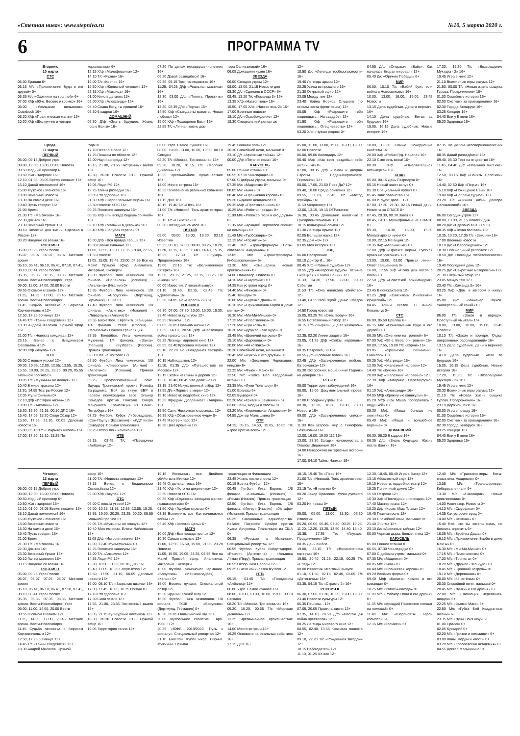«Степная нива»: www.stepniva.ru №10, 5 марта 2020 г.
6 ПРОГРАММА TV
Вторник,
10 марта
СТС
06.00 Ералаш 6+
06.15 М/с «Приключения Вуди и его друзей» 0+
06.35 М/с «Охотники на троллей» 6+
07.00 Х/ф «90-е. Весело и громко» 16+
08.00 «Уральские пельмени». Смехbook 16+
08.20 Х/ф «Практическая магия» 12+
10.20 Х/ф «Щелкунчик и четыре
королевства» 6+
12.15 Х/ф «Малефисента» 12+
14.10 Т/с «Кухня» 16+
19.00 Т/с «Корни» 16+
19.50 Х/ф «Железный человек» 12+
22.15 Х/ф «Матрица» 16+
01.00 Кино в деталях 18+
02.00 Х/ф «Александр» 16+
04.40 Слава Богу, ты пришел! 16+
05.30 6 кадров 16+
ДОМАШНИЙ
06.30 Д/ф «Знать будущее. Жизнь после Ванги» 16+
07.20 По делам несовершеннолетних 16+
08.20 Давай разведёмся! 16+
09.25, 05.15 Тест на отцовство 16+
11.25, 04.25 Д/ф «Реальная мистика» 16+
12.30, 03.00 Д/ф «Понять. Простить» 16+
14.20, 02.35 Д/ф «Порча» 16+
14.50 Х/ф «Стандарты красоты. Новая любовь» 12+
19.00 Х/ф «Похищение Евы» 16+
22.55 Т/с «Личная жизнь док-
тора Селивановой» 16+
06.05 Домашняя кухня 16+
ЗВЕЗДА
06.00 Сегодня утром 12+
08.00, 13.00, 21.15 Новости дня
08.30 Д/с «Сделано в СССР» 6+
08.45, 13.20 Т/с «Команда 8» 16+
13.35 Х/ф «Настоятель» 16+
15.50, 17.05 Х/ф «Настоятель-2» 16+
17.00 Военные новости
18.10 Д/с «Освобождение» 12+
18.30 Специальный репортаж
12+
18.50 Д/с «Легенды госбезопасности» 16+
19.40 Легенды армии 12+
20.25 Улика из прошлого 16+
21.30 Открытый эфир 12+
23.05 Между тем 12+
23.40 Война Бориса Слуцкого (по стихам поэта-фронтовика) 12+
00.05 Х/ф «Разрешите тебя поцеловать... На свадьбе» 12+
01.50 Х/ф «Разрешите тебя поцеловать... Отец невесты» 12+
03.20 Х/ф «Чужая родня» 0+
04.55 Д/ф «Операция «Вайс». Как началась Вторая мировая» 12+
05.40 Д/с «Оружие Победы» 6+
МИР
06.00, 10.10 Т/с «Бабий бунт, или война в Новоселково» 16+
10.00, 13.00, 16.00, 19.00, 23.45 Новости
13.15 Дела судебные. Деньги верните! 16+
14.10 Дела судебные. Битва за будущее 16+
15.05, 16.15 Дела судебные. Новые истории 16+
17.20, 19.20 Т/с «Возвращение Мухтара - 2» 16+
19.45 Игра в кино 12+
21.10 Всемирные игры разума 12+
21.50, 00.00 Т/с «Новая жизнь сыщика Гурова. Продолжение» 16+
01.00 Семейные истории 16+
02.00 Охотники за привидениями 16+
02.30 Города Беларуси 16+
03.25 Концерт 16+
04.40 Ели у Емели 16+
05.20 Здоровье 16+
Среда,
11 марта
ПЕРВЫЙ
05.00, 09.15 Доброе утро
09.00, 12.00, 15.00, 03.00 Новости
09.50 Модный приговор 6+
10.50 Жить здорово! 16+
12.10, 01.05, 03.05 Время покажет 16+
15.10 Давай поженимся! 16+
16.00 Мужское / Женское 16+
18.00 Вечерние новости
18.30 На самом деле 16+
19.40 Пусть говорят 16+
21.00 Время
21.30 Т/с «Магомаев» 16+
22.30 Док-ток 16+
23.30 Вечерний Ургант 16+
00.10 Таблетка для жизни. Сделано в России 12+
03.20 Наедине со всеми 16+
РОССИЯ 1
05.00, 09.25 Утро России
05.07, 06.07, 07.07, 08.07 Местное время
05.10, 05.41, 06.10, 06.41, 07.10, 07.41, 08.10, 08.41 Утро России!
05.35, 06.35, 07.35, 08.35 Местное время. Вести-Новосибирск. Утро
09.00, 11.00, 14.00, 20.00 Вести
09.55 О самом главном 12+
11.25, 14.25, 17.00, 20.45 Местное время. Вести-Новосибирск
11.45 Судьба человека с Борисом Корчевниковым 12+
12.50, 17.25 60 минут 12+
14.45 Т/с «Тайны следствия» 12+
18.30 Андрей Малахов. Прямой эфир 16+
21.00 Т/с «Невеста комдива» 12+
23.15 Вечер с Владимиром Соловьёвым 12+
02.00 Х/ф «Акула» 12+
ОТС
06.00 С новым утром! 12+
09.00, 10.35, 12.00, 12.55, 13.55, 15.25, 15.55, 19.00, 20.25, 23.25, 00.20, 05.55 Большой прогноз 0+
09.05 Т/с «Мужчины не плачут» 12+
10.40 В мире красоты 12+
11.30, 14.55 Театры России 12+
12.05 Мультфильмы 0+
12.10 Д/ф «История жизни» 12+
13.00 Т/с «Алхимик» 12+
15.30, 18.50, 21.15, 00.10 ДПС 16+
15.40, 17.05, 18.20 СпортОбзор 12+
15.50, 17.55, 21.10, 00.05 Деловые новости 16+
16.00, 05.10 Т/с «Закрытая школа» 16+
17.00, 17.50, 18.10, 18.25 По-
года 0+
17.10 Весело в селе 12+
17.25 Пешком по области 12+
18.00 Научная среда 12+
18.15, 21.00, 23.55 Экстренный вызов 16+
18.30, 20.30 Новости ОТС. Прямой эфир 16+
19.05 Люди РФ 12+
19.25 Тайны разведки 16+
20.05 Pro здоровье 16+
21.30 Х/ф «Параллельные миры» 16+
23.30 Новости ОТС 16+
00.25 Японские каникулы 16+
00.35 Х/ф «Ты всегда будешь со мной» 16+
02.10 Х/ф «Мальчик в девочке» 16+
03.40 Х/ф «Голубая стрела» 0+
МАТЧ
10.00 Д/ф «Вся правда про…» 12+
10.30 Самые сильные 12+
11.00, 12.55, 15.00, 17.35, 19.40, 22.55, 01.55 Новости
11.05, 15.05, 19.45, 23.00, 04.55 Все на Матч! Прямой эфир. Аналитика. Интервью. Эксперты
13.00 Футбол. Лига чемпионов. 1/8 финала. «Валенсия» (Испания) - «Аталанта» (Италия) 0+
15.35 Футбол. Лига чемпионов. 1/8 финала. «Боруссия» (Дортмунд, Германия) - ПСЖ 0+
17.40 Футбол. Лига чемпионов. 1/8 финала. «Атлетико» (Испания) - «Ливерпуль» (Англия) 0+
20.55 Баскетбол. Евролига. Женщины. 1/4 финала. УГМК (Россия) - «Монпелье» Прямая трансляция
23.55 Волейбол. Лига чемпионов. Мужчины. 1/4 финала. «Закса» (Польша) - «Кузбасс» (Россия). Прямая трансляция
02.00 Все на Футбол! 12+
02.50 Футбол. Лига чемпионов. 1/8 финала. «Ливерпуль» (Англия) - «Атлетико» (Испания). Прямая трансляция
05.25 Профессиональный бокс. Эдуард Трояновский против Йозефа Заградника. Бой за титул EBP в первом полусреднем весе. Эльнур Самедов против Гонсало Омара Манрикеса. Трансляция из Санкт-Петербурга 16+
07.25 Футбол. Кубок Либертадорес. «Сан-Паулу» (Бразилия) - «ЛДУ Кито» (Эквадор). Прямая трансляция
09.25 Обзор Лиги чемпионов 12+
НТВ
05.15, 03.45 Т/с «Псевдоним «Албанец» 12+
06.00 Утро. Самое лучшее 16+
08.00, 10.00, 13.00, 16.00, 19.00, 00.10 Сегодня
08.20 Т/с «Москва. Три вокзала» 16+
09.20, 10.20, 01.15 Т/с «Морские дьяволы» 12+
13.25 Чрезвычайное происшествие 16+
14.00 Место встречи 16+
16.25 Основано на реальных событиях 16+
17.15 ДНК 16+
18.15, 19.40 Т/с «Пёс» 16+
21.00 Т/с «Невский. Тень архитектора» 16+
23.15 Т/с «В клетке» 0+
00.20 Последние 24 часа 16+
ПЯТЫЙ
05.00, 09.00, 13.00, 18.30, 03.10 Известия
05.25, 06.10, 07.00, 08.00, 09.25, 10.20, 11.20, 12.15, 13.25, 13.40, 14.40, 15.35, 16.35, 17.30 Т/с «Глухарь. Продолжение» 16+
19.00, 23.10 Т/с «Великолепная пятерка» 16+
19.50, 20.35, 21.25, 22.15, 00.25 Т/с «След» 12+
00.00 Известия. Итоговый выпуск
01.10, 01.45, 02.15, 02.45 Т/с «Детективы» 16+
03.20, 04.05 Т/с «Страсть 2» 16+
РОССИЯ К
06.30, 07.00, 07.30, 10.00, 15.00, 19.30, 23.40 Новости культуры 12+
06.35 Пешком... 12+
07.05, 20.05 Правила жизни 12+
07.35, 14.10, 20.50 Д/ф «Настоящая война престолов» 12+
08.25 Легенды мирового кино 12+
08.55, 02.40 Красивая планета 12+
09.10, 22.20 Т/с «Рожденная звездой» 12+
10.15 Наблюдатель 12+
11.10, 01.35 Д/ф «Путешествие по Москве» 12+
12.15 Сказки из глины и дерева 12+
12.30, 18.40, 00.45 Что делать? 12+
13.15, 21.40 Искусственный отбор 12+
13.55 Д/с «Первые в мире» 12+
15.10 Новости: подробно: кино 12+
15.25 Фридрих Дюрренматт «Авария» 12+
15.50 Сати. Нескучная классика... 12+
16.35 Х/ф «Обыкновенное чудо» 0+
17.45 Мастер-класс 12+
18.30 Цвет времени 12+
19.45 Главная роль 12+
20.30 Спокойной ночи, малыши! 0+
23.10 Д/с «Архивные тайны» 12+
00.00 Д/ф «Потолок пола» 16+
КАРУСЕЛЬ
05.00 Ранние пташки 0+
06.55, 07.30 Чик-зарядка 0+
07.00 С добрым утром, малыши! 0+
07.35 М/с «Маджики» 0+
08.05 М/с «Бинг» 0+
08.40 М/с «Оранжевая корова» 0+
09.20 Видимое невидимое 0+
09.35 М/ф «Простоквашино» 0+
10.25 М/с «Роботы-поезда» 0+
11.00 М/с «Робокар Поли и его друзья» 0+
11.35 М/с «Аркадий Паровозов спешит на помощь!» 0+
11.40 М/с «Турбозавры» 0+
12.15 М/с «Гормити» 6+
12.40 М/с «Трансформеры. Боты-спасатели. Академия» 0+
13.05 М/с «Трансформеры. Кибервселенная» 6+
13.30 М/с «Смешарики. Новые приключения» 0+
14.00 Навигатор. Новости 0+
14.10 М/с «Смурфики» 0+
14.35 Как устроен город 0+
14.40 М/с «Фиксики» 0+
15.40 Танцоры 0+
16.00 М/с «Бурёнка Даша» 0+
16.10 М/с «Приключения Барби в доме мечты» 0+
16.30 М/с «Ми-Ми-Мишки» 0+
17.15 М/с «Пластилинки» 0+
17.20 М/с «Три кота» 0+
18.20 М/с «Дружба - это чудо» 0+
18.45 М/с «Щенячий патруль» 0+
19.10 М/с «Деревяшки» 0+
20.00 М/с «44 котёнка» 0+
20.30 Спокойной ночи, малыши! 0+
20.45 М/с «Лунтик и его друзья» 0+
22.00 М/с «Эволюция Черепашек-ниндзя» 6+
22.25 М/с «Фьюжн Макс» 6+
22.50 М/с «Губка Боб Квадратные штаны» 6+
23.35 М/с «Луни Тюнз шоу» 6+
01.00 Ералаш 6+
02.05 Букварий 0+
02.20 М/с «Гризли и лемминги» 6+
03.00 Лапы, морды и хвосты 0+
03.20 М/с «Королевская Академия» 6+
04.55 Доктор Малышкина 0+
ОТР
04.15, 05.15, 14.50, 15.05, 16.05 Т/с «Трое против всех» 12+
05.00, 11.00, 13.00, 15.00, 16.00, 19.00, 02.00 Новости
06.00, 09.00 Календарь 12+
06.40 М/ф «Как крот раздобыл себе штанишки» 0+
07.00, 00.35 Д/ф «Замки и дворцы Европы. Баден-Вюртемберг. Германия» 12+
08.00, 17.00, 21.50 Прав!Да? 12+
09.40, 18.00 Среда обитания 12+
09.55, 11.10, 22.45 Т/с «Метод Фрейда» 16+
11.50 Медосмотр 16+
12.00, 13.15, 19.15 ОТРажение
16.30, 03.45 Домашние животные с Григорием Манёвым 12+
18.15 Культурный обмен 12+
01.30 Легенды Крыма 12+
02.05 Большая наука 12+
02.35 Дом «Э» 12+
03.05 Моя история 12+
ТВЦ
06.00 Настроение
08.10 Доктор И... 16+
08.45 Х/ф «Разные судьбы» 12+
10.55 Д/ф «Актерские судьбы. Татьяна Пилецкая и Юлиан Панич» 12+
11.30, 14.30, 17.50, 22.00, 00.00 События
11.50 Т/с «Она написала убийство» 12+
13.40, 04.55 Мой герой. Денис Шведов 12+
14.50 Город новостей
15.05, 03.25 Т/с «Отец Браун» 16+
16.55 Естественный отбор 12+
18.15 Х/ф «Ныряльщица за жемчугом» 12+
22.35, 02.20 Линия защиты 16+
23.05, 01.35 Д/ф «Слёзы королевы» 16+
00.35 Петровка, 38 16+
00.55 Д/ф «Кровные враги» 16+
02.45 Д/ф «Засекреченная любовь. Каторжанка» 12+
05.30 Осторожно, мошенники! Гадалки на доверии 16+
РЕН-ТВ
05.00 Территория заблуждений 16+
06.00, 15.00 Документальный проект 16+
07.00 С бодрым утром! 16+
08.30, 12.30, 16.30, 19.30, 23.00 Новости 16+
09.00 Д/ф «Засекреченные списки» 16+
11.00 Как устроен мир с Тимофеем Баженовым 16+
12.00, 16.00, 19.00 112 16+
13.00, 23.30 Загадки человечества с Олегом Шишкиным 16+
14.00 Невероятно интересные истории 16+
17.00, 04.10 Тайны Чапман 16+
18.00, 03.20 Самые шокирующие гипотезы 16+
20.00 Х/ф «Робин Гуд. Начало» 16+
22.10 Смотреть всем! 16+
00.30 Х/ф «Омерзительная восьмёрка» 18+
СПАС
05.00, 00.15 День Патриарха 0+
05.15 Новый завет вслух 0+
05.30 Специальный проект 0+
05.45 Знак равенства 16+
06.00 И будут двое... 12+
07.00, 17.30, 21.30, 02.15 Новый день. Новости на СПАСЕ 0+
07.45, 20.30, 00.30 Завет 6+
08.45, 04.15 Мультфильмы на СПАСЕ 0+
09.30, 14.30, 15.00, 15.30 Монастырская кухня 0+
10.00, 22.15 Re:акция 12+
10.35 Х/ф «Мальчишки» 0+
12.00 Д/ф «Присяге верны. Русская армия на чужбине» 12+
13.00, 19.00, 03.00 Прямая линия. Ответ священника 0+
16.00, 17.55 Х/ф «Соло для часов с боем» 0+
22.50 Д/ф «Советский архимандрит» 16+
23.45 В поисках Бога 12+
01.25 Д/ф «Святитель Иннокентий Иркутский» 12+
04.45 Тайны сказок. С Анной Ковальчук 0+
СТС
06.00, 05.50 Ералаш 6+
06.15 М/с «Приключения Вуди и его друзей» 0+
06.35 М/с «Охотники на троллей» 6+
07.00 Х/ф «90-е. Весело и громко» 16+
08.00, 17.55, 19.00 Т/с «Корни» 16+
09.05 «Уральские пельмени». Смехbook 16+
09.25 Х/ф «Матрица» 16+
12.05 Х/ф «Железный человек» 12+
14.40 Т/с «Кухня» 16+
20.00 Х/ф «Железный человек-2» 12+
22.30 Х/ф «Матрица. Перезагрузка» 16+
01.10 Х/ф «Александр» 16+
04.05 М/ф «Крякнутые каникулы» 6+
05.20 М/ф «Как Маша поссорилась с подушкой» 0+
05.30 М/ф «Маша больше не лентяйка» 0+
05.40 М/ф «Маша и волшебное варенье» 0+
ДОМАШНИЙ
06.30, 06.20 6 кадров 16+
06.35 Д/ф «Знать будущее. Жизнь после Ванги» 16+
07.35 По делам несовершеннолетних 16+
08.35 Давай разведёмся! 16+
09.40, 05.30 Тест на отцовство 16+
11.45, 04.40 Д/ф «Реальная мистика» 16+
12.50, 03.15 Д/ф «Понять. Простить» 16+
14.40, 02.50 Д/ф «Порча» 16+
15.10 Х/ф «Похищение Евы» 16+
19.00 Х/ф «Вопреки судьбе» 12+
23.20 Т/с «Личная жизнь доктора Селивановой» 16+
ЗВЕЗДА
06.00 Сегодня утром 12+
08.00, 13.00, 21.15 Новости дня
08.20 Д/с «Сделано в СССР» 6+
08.35 Х/ф «Тихая застава» 16+
10.35, 13.20, 17.05 Т/с «Земляк» 16+
17.00 Военные новости
18.10 Д/с «Освобождение» 12+
18.30 Специальный репортаж 12+
18.50 Д/с «Легенды госбезопасности» 16+
19.40 Последний день 12+
20.25 Д/с «Секретные материалы» 12+
21.30 Открытый эфир 12+
23.05 Между тем 12+
23.40 Т/с «Команда 8» 16+
03.25 Х/ф «Дом, в котором я живу» 16+
05.00 Д/ф «Инженер Шухов. Универсальный гений» 6+
МИР
06.00 Т/с «Закон и порядок. Преступный умысел» 16+
10.00, 13.00, 16.00, 19.00, 23.45 Новости
10.10 Т/с «Закон и порядок. Отдел оперативных расследований» 16+
13.15 Дела судебные. Деньги верните! 16+
14.10 Дела судебные. Битва за будущее 16+
15.05, 16.15 Дела судебные. Новые истории 16+
17.20, 19.20 Т/с «Возвращение Мухтара - 2» 16+
19.45 Игра в кино 12+
20.30 Всемирные игры разума 12+
21.10 Т/с «Новая жизнь сыщика Гурова. Продолжение» 16+
23.10 Держись, биз! 16+
00.00 Игра в правду 16+
01.00 Семейные истории 16+
02.00 Охотники за привидениями 16+
02.30 Города Беларуси 16+
03.25 Концерт 16+
04.40 Ели у Емели 16+
05.20 Здоровье 16+
Четверг,
12 марта
ПЕРВЫЙ
05.00, 09.15 Доброе утро
09.00, 12.00, 15.00, 03.00 Новости
09.50 Модный приговор 6+
10.50 Жить здорово! 16+
12.10, 01.00, 03.05 Время покажет 16+
15.10 Давай поженимся! 16+
16.00 Мужское / Женское 16+
18.00 Вечерние новости
18.30 На самом деле 16+
19.40 Пусть говорят 16+
21.00 Время
21.30 Т/с «Магомаев» 16+
22.30 Док-ток 16+
23.30 Вечерний Ургант 16+
00.10 Гол на миллион 18+
03.15 Наедине со всеми 16+
РОССИЯ 1
05.00, 09.25 Утро России
05.07, 06.07, 07.07, 08.07 Местное время
05.10, 05.41, 06.10, 06.41, 07.10, 07.41, 08.10, 08.41 Утро России!
05.35, 06.35, 07.35, 08.35 Местное время. Вести-Новосибирск. Утро
09.00, 11.00, 14.00, 20.00 Вести
09.55 О самом главном 12+
11.25, 14.25, 17.00, 20.45 Местное время. Вести-Новосибирск
11.45 Судьба человека с Борисом Корчевниковым 12+
12.50, 17.25 60 минут 12+
14.45 Т/с «Тайны следствия» 12+
18.30 Андрей Малахов. Прямой
эфир 16+
21.00 Т/с «Невеста комдива» 12+
23.15 Вечер с Владимиром Соловьёвым 12+
02.00 Х/ф «Акула» 12+
ОТС
06.00 С новым утром! 12+
09.00, 10.35, 11.55, 12.55, 13.55, 15.25, 15.55, 19.00, 20.25, 23.25, 00.20, 05.55 Большой прогноз 0+
09.05 Т/с «Мужчины не плачут» 12+
10.40 Моя история. Елена Чайковская 12+
11.05 Д/ф «История жизни» 12+
12.00, 12.40 Мультфильмы 0+
12.25 Японские каникулы 16+
13.00 Т/с «Алхимик» 12+
14.55 Люди РФ 12+
15.30, 18.50, 21.30, 00.10 ДПС 16+
15.40, 17.05, 18.20 СпортОбзор 12+
15.50, 17.50, 21.10, 00.05 Деловые новости 16+
16.00, 05.10 Т/с «Закрытая школа» 16+
17.00, 17.45, 18.00, 18.25 Погода 0+
17.10 Pro здоровье 16+
17.30 Сила земли 12+
17.55, 21.00, 23.55 Экстренный вызов 16+
18.05, 21.15 Культурный максимум 12+
18.30, 20.30 Новости ОТС. Прямой эфир 16+
19.05 Территория тепла 12+
19.15 Вспомнить все. Двойное убийство в Минске 12+
19.45 Отдельная тема 16+
21.40 Х/ф «Фото на документы» 12+
23.30 Новости ОТС 16+
00.25 Х/ф «Одинокая женщина желает познакомиться» 0+
01.50 Х/ф «Голубая стрела» 0+
03.15 Вспомнить все. Как начинаются войны 12+
03.40 Х/ф «Золотая цепь» 6+
МАТЧ
10.00 Д/ф «Вся правда про…» 12+
10.30 Самые сильные 12+
11.00, 12.55, 15.50, 19.00, 21.05, 23.20 Новости
11.05, 15.55, 19.05, 23.25, 04.55 Все на Матч! Прямой эфир. Аналитика. Интервью. Эксперты
13.00 Футбол. Чемпионат Германии. «Боруссия» (Мёнхенгладбах) - «Кёльн» 0+
15.00 Восемь лучших. Специальный обзор 12+
15.20 Ярушин Хоккей Шоу 12+
16.30 Футбол. Лига чемпионов. 1/8 финала. ПСЖ - «Боруссия» (Дортмунд, Германия) 0+
18.30, 06.05 Олимпийский гид 12+
20.00 Футбольное столетие. Евро. 1968 г 12+
20.35 «ЮФЛ. 2019/2020. Путь к финалу». Специальный репортаж 12+
21.10 Биатлон. Кубок мира. Спринт. Мужчины. Прямая
трансляция из Финляндии
23.45 Жизнь после спорта 12+
00.15 Все на Футбол! 12+
00.45 Футбол. Лига Европы. 1/8 финала. «Севилья» (Испания) - «Рома» (Италия). Прямая трансляция
02.50 Футбол. Лига Европы. 1/8 финала. «Интер» (Италия) - «Хетафе» (Испания). Прямая трансляция
05.25 Смешанные единоборства. Bellator. Патрисио Фрейре против Хуана Арчулеты. Трансляция из США 0+
06.35 «Русские в Испании». Специальный репортаж 12+
06.55 Футбол. Кубок Либертадорес. «Расинг» (Аргентина) - «Альянса Лима» (Перу). Прямая трансляция
08.55 Обзор Лиги Европы 12+
09.25 С чего начинается Футбол 12+
НТВ
05.15, 03.45 Т/с «Псевдоним «Албанец» 12+
06.00 Утро. Самое лучшее 16+
08.00, 10.00, 13.00, 16.00, 19.00, 00.10 Сегодня
08.20 Т/с «Москва. Три вокзала» 16+
09.20, 10.20, 00.55 Т/с «Морские дьяволы» 12+
13.25 Чрезвычайное происшествие 16+
14.00 Место встречи 16+
16.25 Основано на реальных событиях 16+
17.15 ДНК 16+
18.15, 19.40 Т/с «Пёс» 16+
21.00 Т/с «Невский. Тень архитектора» 16+
23.15 Т/с «В клетке» 0+
00.20 Захар Прилепин. Уроки русского 12+
03.20 Их нравы 0+
ПЯТЫЙ
05.00, 09.00, 13.00, 18.30, 03.30 Известия
05.20, 06.00, 06.45, 07.40, 09.25, 10.25, 11.20, 12.20, 13.25, 13.50, 14.40, 15.40, 16.35, 17.35 Т/с «Глухарь. Продолжение» 16+
08.35 День ангела
19.00, 23.10 Т/с «Великолепная пятерка» 16+
19.50, 20.40, 21.25, 22.15, 00.25 Т/с «След» 12+
00.00 Известия. Итоговый выпуск
01.10, 01.50, 02.15, 02.40, 03.05 Т/с «Детективы» 16+
03.35, 04.15 Т/с «Страсть 2» 16+
РОССИЯ К
06.30, 07.00, 07.30, 10.00, 15.00, 19.30, 23.40 Новости культуры 12+
06.35 Пешком... 12+
07.05, 20.05 Правила жизни 12+
07.35, 14.10, 20.50 Д/ф «Настоящая война престолов» 12+
08.25 Легенды мирового кино 12+
08.55, 02.40, 13.55 Красивая планета 12+
09.10, 22.20 Т/с «Рожденная звездой» 12+
10.15 Наблюдатель 12+
11.10, 01.25 XX век 12+
12.30, 18.45, 00.40 Игра в бисер 12+
13.15 Абсолютный слух 12+
15.10 Новости: подробно: театр 12+
15.25 Пряничный домик 12+
15.50 Острова 12+
16.30 Х/ф «Последняя инспекция» 12+
17.40 Мастер-класс 12+
18.20 Д/ф «Крым. Мыс Плака» 12+
19.45 Главная роль 12+
20.30 Спокойной ночи, малыши! 0+
21.40 Энигма 12+
23.10 Д/с «Архивные тайны» 12+
00.00 Черные дыры, белые пятна 12+
КАРУСЕЛЬ
05.00 Ранние пташки 0+
06.55, 07.30 Чик-зарядка 0+
07.00 С добрым утром, малыши! 0+
07.35 М/с «Маджики» 0+
08.05 М/с «Бинг» 0+
08.40 М/с «Оранжевая корова» 0+
09.20 Весёлая ферма 0+
09.40 М/ф «Капитан Кракен и его команда» 0+
10.25 М/с «Роботы-поезда» 0+
11.00 М/с «Робокар Поли и его друзья» 0+
11.35 М/с «Аркадий Паровозов спешит на помощь!» 0+
11.40 М/с «Шаранавты. Герои космоса» 6+
12.15 М/с «Гормити» 6+
12.40 М/с «Трансформеры. Боты-спасатели. Академия» 0+
13.05 М/с «Трансформеры. Кибервселенная» 6+
13.30 М/с «Смешарики. Новые приключения» 0+
14.00 Навигатор. Новости 0+
14.10 М/с «Смурфики» 0+
14.35 Как устроен город 0+
14.40 М/с «Фиксики» 0+
15.40 Всё, что вы хотели знать, но боялись спросить 6+
16.05 М/с «Бурёнка Даша» 0+
16.10 М/с «Приключения Барби в доме мечты» 0+
16.30 М/с «Ми-Ми-Мишки» 0+
17.15 М/с «Пластилинки» 0+
17.20 М/с «Три кота» 0+
18.20 М/с «Дружба - это чудо» 0+
18.45 М/с «Щенячий патруль» 0+
19.10 М/с «Деревяшки» 0+
20.00 М/с «44 котёнка» 0+
20.30 Спокойной ночи, малыши! 0+
20.45 М/с «Лунтик и его друзья» 0+
22.00 М/с «Эволюция Черепашек-ниндзя» 6+
22.25 М/с «Фьюжн Макс» 6+
22.50 М/с «Губка Боб Квадратные штаны» 6+
23.35 М/с «Луни Тюнз шоу» 6+
01.00 Ералаш 6+
02.05 Букварий 0+
02.20 М/с «Гризли и лемминги» 6+
03.00 Лапы, морды и хвосты 0+
03.20 М/с «Королевская Академия» 6+
04.55 Доктор Малышкина 0+